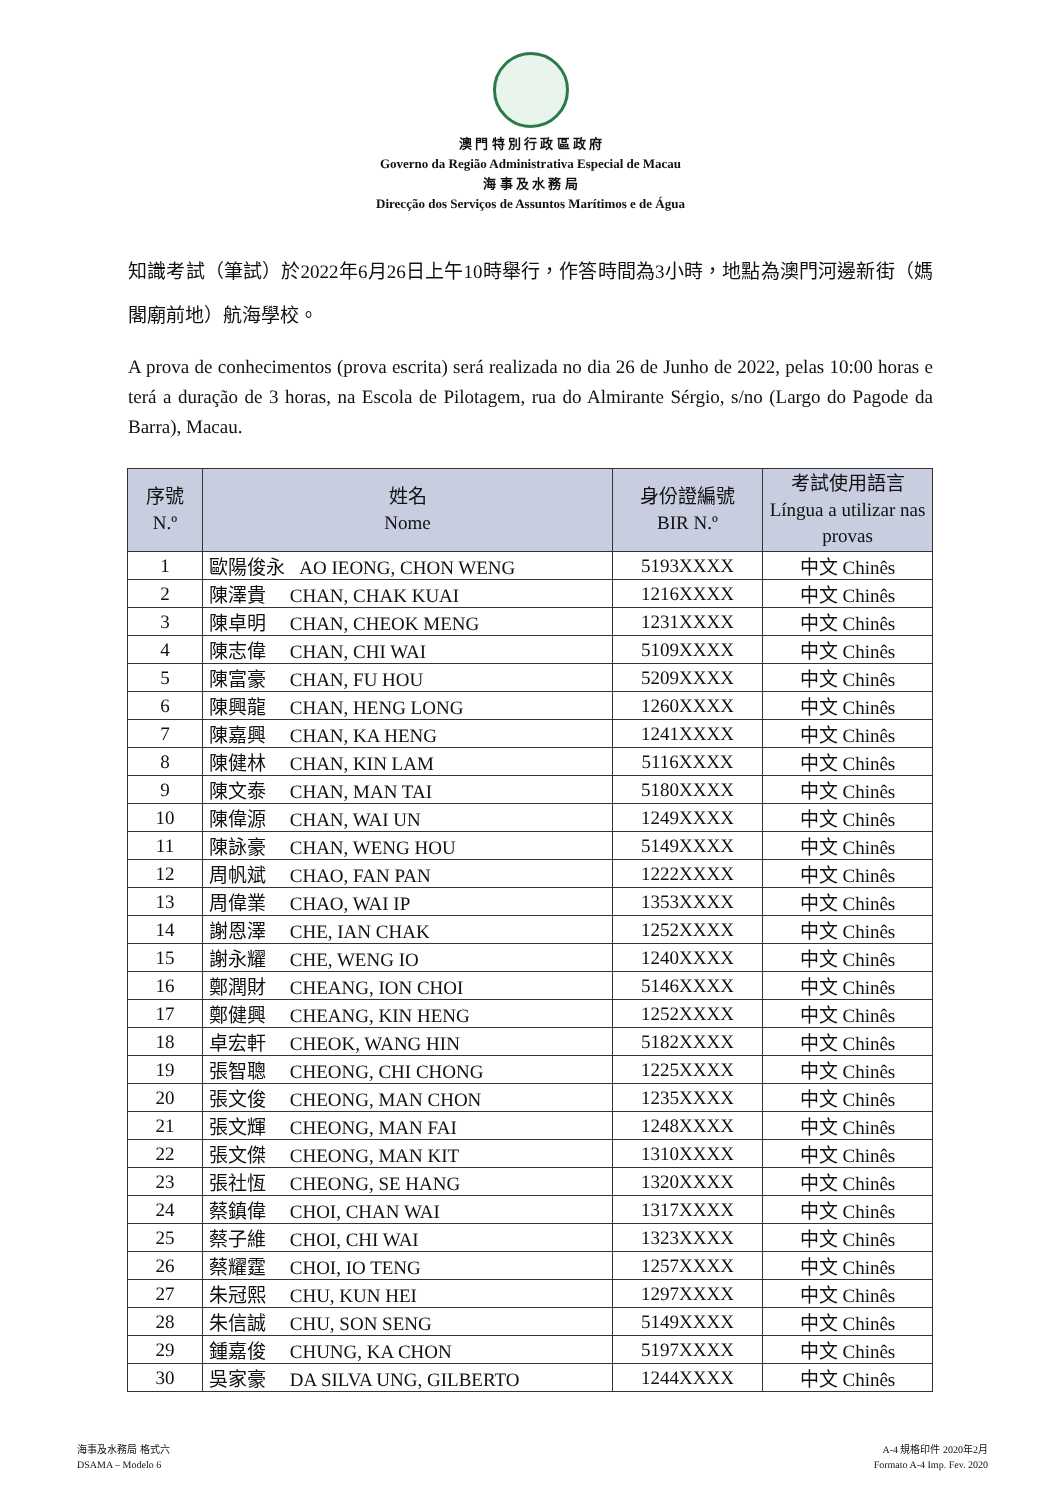澳 門 特 別 行 政 區 政 府
Governo da Região Administrativa Especial de Macau
海 事 及 水 務 局
Direcção dos Serviços de Assuntos Marítimos e de Água
知識考試（筆試）於2022年6月26日上午10時舉行，作答時間為3小時，地點為澳門河邊新街（媽閣廟前地）航海學校。
A prova de conhecimentos (prova escrita) será realizada no dia 26 de Junho de 2022, pelas 10:00 horas e terá a duração de 3 horas, na Escola de Pilotagem, rua do Almirante Sérgio, s/no (Largo do Pagode da Barra), Macau.
| 序號 N.º | 姓名 Nome | 身份證編號 BIR N.º | 考試使用語言 Língua a utilizar nas provas |
| --- | --- | --- | --- |
| 1 | 歐陽俊永 AO IEONG, CHON WENG | 5193XXXX | 中文 Chinês |
| 2 | 陳澤貴 CHAN, CHAK KUAI | 1216XXXX | 中文 Chinês |
| 3 | 陳卓明 CHAN, CHEOK MENG | 1231XXXX | 中文 Chinês |
| 4 | 陳志偉 CHAN, CHI WAI | 5109XXXX | 中文 Chinês |
| 5 | 陳富豪 CHAN, FU HOU | 5209XXXX | 中文 Chinês |
| 6 | 陳興龍 CHAN, HENG LONG | 1260XXXX | 中文 Chinês |
| 7 | 陳嘉興 CHAN, KA HENG | 1241XXXX | 中文 Chinês |
| 8 | 陳健林 CHAN, KIN LAM | 5116XXXX | 中文 Chinês |
| 9 | 陳文泰 CHAN, MAN TAI | 5180XXXX | 中文 Chinês |
| 10 | 陳偉源 CHAN, WAI UN | 1249XXXX | 中文 Chinês |
| 11 | 陳詠豪 CHAN, WENG HOU | 5149XXXX | 中文 Chinês |
| 12 | 周帆斌 CHAO, FAN PAN | 1222XXXX | 中文 Chinês |
| 13 | 周偉業 CHAO, WAI IP | 1353XXXX | 中文 Chinês |
| 14 | 謝恩澤 CHE, IAN CHAK | 1252XXXX | 中文 Chinês |
| 15 | 謝永耀 CHE, WENG IO | 1240XXXX | 中文 Chinês |
| 16 | 鄭潤財 CHEANG, ION CHOI | 5146XXXX | 中文 Chinês |
| 17 | 鄭健興 CHEANG, KIN HENG | 1252XXXX | 中文 Chinês |
| 18 | 卓宏軒 CHEOK, WANG HIN | 5182XXXX | 中文 Chinês |
| 19 | 張智聰 CHEONG, CHI CHONG | 1225XXXX | 中文 Chinês |
| 20 | 張文俊 CHEONG, MAN CHON | 1235XXXX | 中文 Chinês |
| 21 | 張文輝 CHEONG, MAN FAI | 1248XXXX | 中文 Chinês |
| 22 | 張文傑 CHEONG, MAN KIT | 1310XXXX | 中文 Chinês |
| 23 | 張社恆 CHEONG, SE HANG | 1320XXXX | 中文 Chinês |
| 24 | 蔡鎮偉 CHOI, CHAN WAI | 1317XXXX | 中文 Chinês |
| 25 | 蔡子維 CHOI, CHI WAI | 1323XXXX | 中文 Chinês |
| 26 | 蔡耀霆 CHOI, IO TENG | 1257XXXX | 中文 Chinês |
| 27 | 朱冠熙 CHU, KUN HEI | 1297XXXX | 中文 Chinês |
| 28 | 朱信誠 CHU, SON SENG | 5149XXXX | 中文 Chinês |
| 29 | 鍾嘉俊 CHUNG, KA CHON | 5197XXXX | 中文 Chinês |
| 30 | 吳家豪 DA SILVA UNG, GILBERTO | 1244XXXX | 中文 Chinês |
海事及水務局 格式六
DSAMA – Modelo 6
A-4 規格印件 2020年2月
Formato A-4 Imp. Fev. 2020